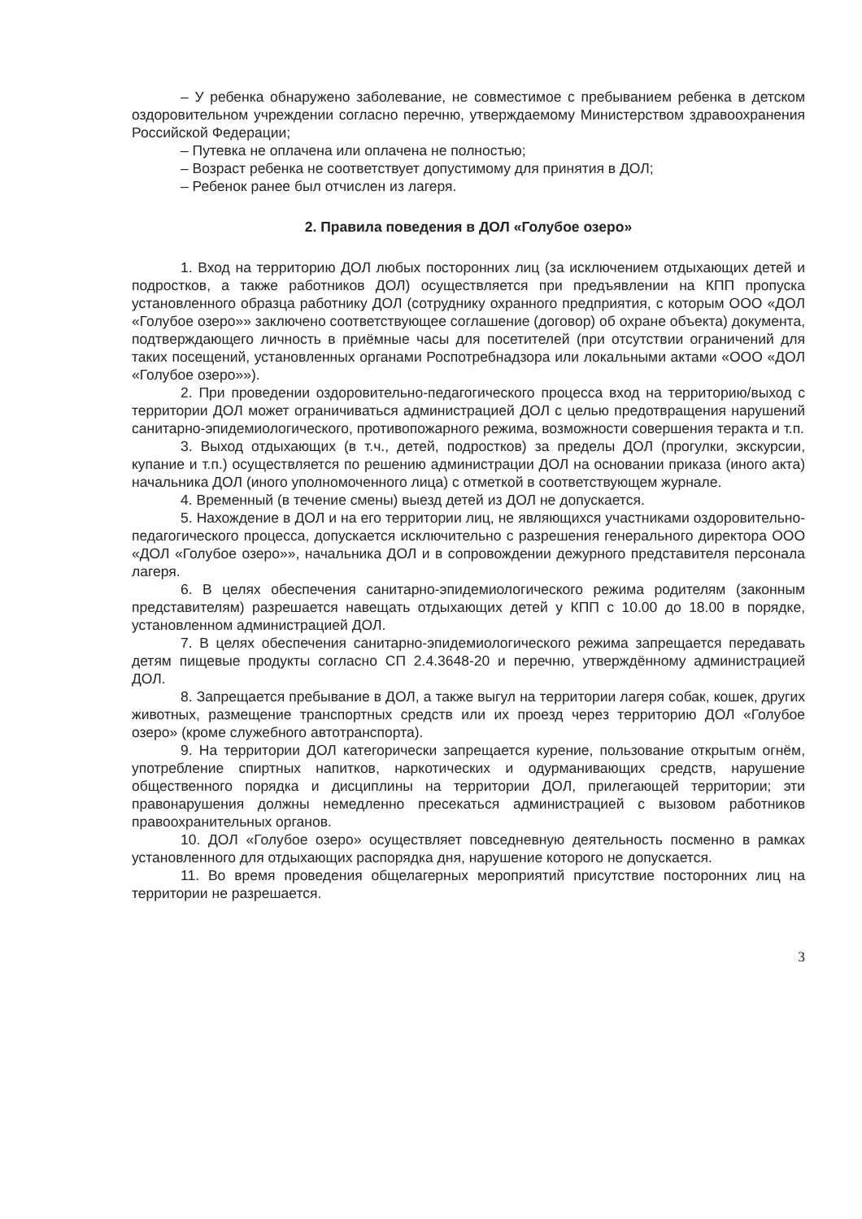– У ребенка обнаружено заболевание, не совместимое с пребыванием ребенка в детском оздоровительном учреждении согласно перечню, утверждаемому Министерством здравоохранения Российской Федерации;
– Путевка не оплачена или оплачена не полностью;
– Возраст ребенка не соответствует допустимому для принятия в ДОЛ;
– Ребенок ранее был отчислен из лагеря.
2. Правила поведения в ДОЛ «Голубое озеро»
1. Вход на территорию ДОЛ любых посторонних лиц (за исключением отдыхающих детей и подростков, а также работников ДОЛ) осуществляется при предъявлении на КПП пропуска установленного образца работнику ДОЛ (сотруднику охранного предприятия, с которым ООО «ДОЛ «Голубое озеро»» заключено соответствующее соглашение (договор) об охране объекта) документа, подтверждающего личность в приёмные часы для посетителей (при отсутствии ограничений для таких посещений, установленных органами Роспотребнадзора или локальными актами «ООО «ДОЛ «Голубое озеро»»).
2. При проведении оздоровительно-педагогического процесса вход на территорию/выход с территории ДОЛ может ограничиваться администрацией ДОЛ с целью предотвращения нарушений санитарно-эпидемиологического, противопожарного режима, возможности совершения теракта и т.п.
3. Выход отдыхающих (в т.ч., детей, подростков) за пределы ДОЛ (прогулки, экскурсии, купание и т.п.) осуществляется по решению администрации ДОЛ на основании приказа (иного акта) начальника ДОЛ (иного уполномоченного лица) с отметкой в соответствующем журнале.
4. Временный (в течение смены) выезд детей из ДОЛ не допускается.
5. Нахождение в ДОЛ и на его территории лиц, не являющихся участниками оздоровительно-педагогического процесса, допускается исключительно с разрешения генерального директора ООО «ДОЛ «Голубое озеро»», начальника ДОЛ и в сопровождении дежурного представителя персонала лагеря.
6. В целях обеспечения санитарно-эпидемиологического режима родителям (законным представителям) разрешается навещать отдыхающих детей у КПП с 10.00 до 18.00 в порядке, установленном администрацией ДОЛ.
7. В целях обеспечения санитарно-эпидемиологического режима запрещается передавать детям пищевые продукты согласно СП 2.4.3648-20 и перечню, утверждённому администрацией ДОЛ.
8. Запрещается пребывание в ДОЛ, а также выгул на территории лагеря собак, кошек, других животных, размещение транспортных средств или их проезд через территорию ДОЛ «Голубое озеро» (кроме служебного автотранспорта).
9. На территории ДОЛ категорически запрещается курение, пользование открытым огнём, употребление спиртных напитков, наркотических и одурманивающих средств, нарушение общественного порядка и дисциплины на территории ДОЛ, прилегающей территории; эти правонарушения должны немедленно пресекаться администрацией с вызовом работников правоохранительных органов.
10. ДОЛ «Голубое озеро» осуществляет повседневную деятельность посменно в рамках установленного для отдыхающих распорядка дня, нарушение которого не допускается.
11. Во время проведения общелагерных мероприятий присутствие посторонних лиц на территории не разрешается.
3